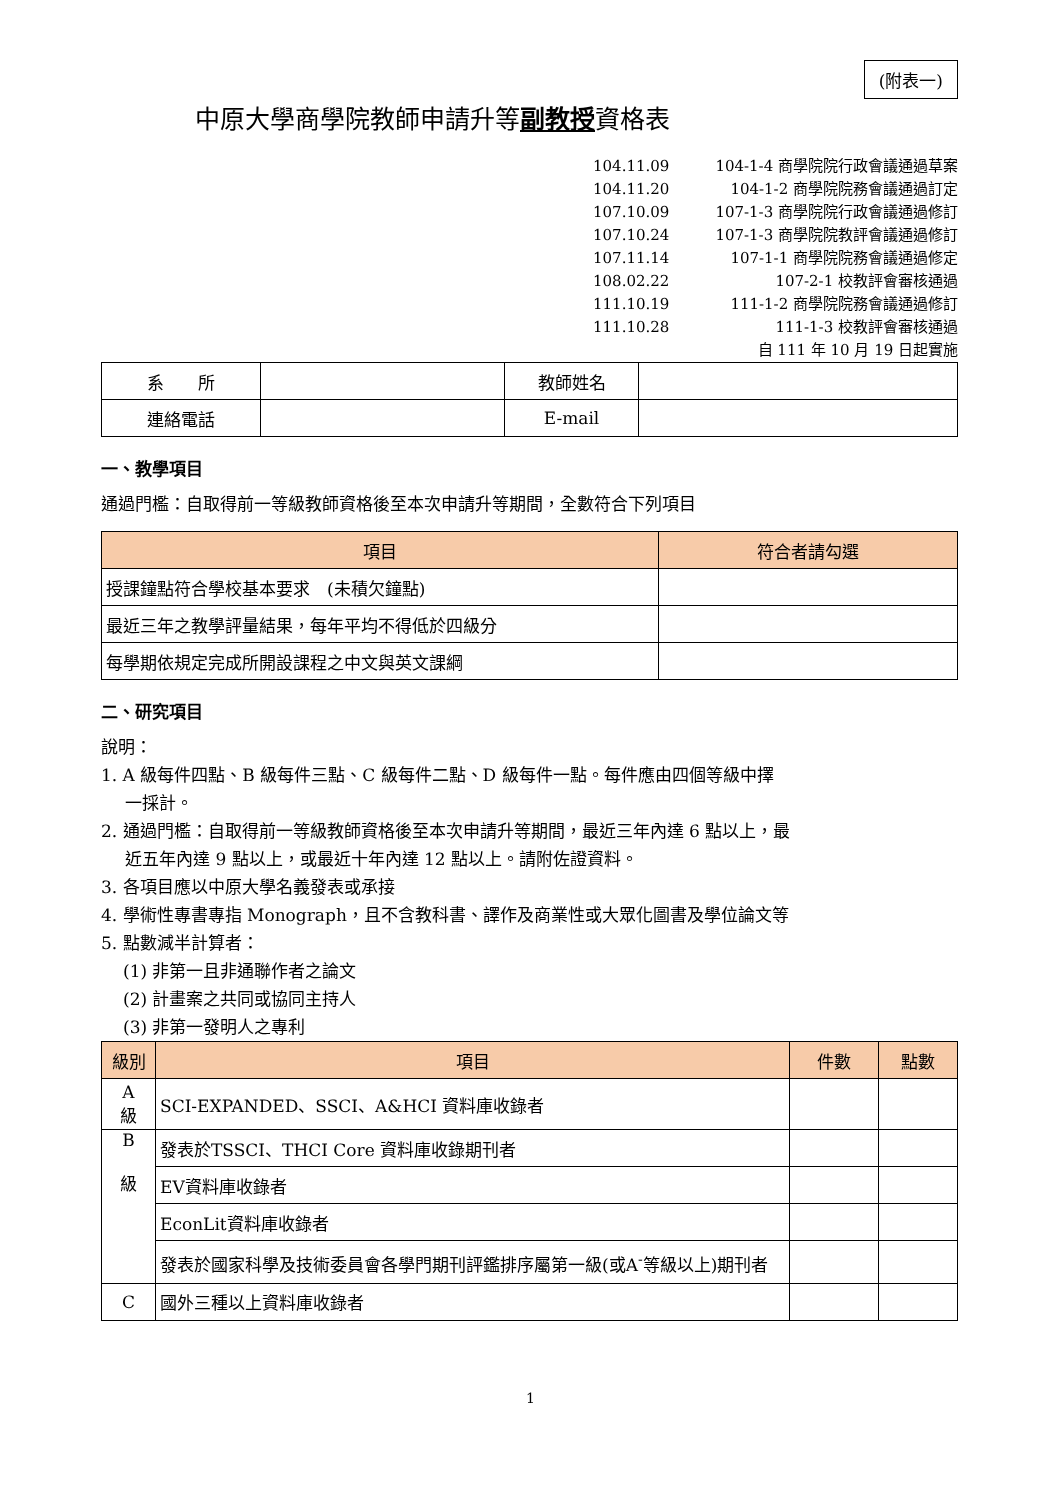(附表一)
中原大學商學院教師申請升等副教授資格表
104.11.09 104-1-4 商學院院行政會議通過草案
104.11.20 104-1-2 商學院院務會議通過訂定
107.10.09 107-1-3 商學院院行政會議通過修訂
107.10.24 107-1-3 商學院院教評會議通過修訂
107.11.14 107-1-1 商學院院務會議通過修定
108.02.22 107-2-1 校教評會審核通過
111.10.19 111-1-2 商學院院務會議通過修訂
111.10.28 111-1-3 校教評會審核通過
自 111 年 10 月 19 日起實施
| 系 所 | | 教師姓名 | |
| 連絡電話 | | E-mail | |
一、教學項目
通過門檻：自取得前一等級教師資格後至本次申請升等期間，全數符合下列項目
| 項目 | 符合者請勾選 |
| --- | --- |
| 授課鐘點符合學校基本要求 (未積欠鐘點) | |
| 最近三年之教學評量結果，每年平均不得低於四級分 | |
| 每學期依規定完成所開設課程之中文與英文課綱 | |
二、研究項目
說明：
1. A 級每件四點、B 級每件三點、C 級每件二點、D 級每件一點。每件應由四個等級中擇
一採計。
2. 通過門檻：自取得前一等級教師資格後至本次申請升等期間，最近三年內達 6 點以上，最
近五年內達 9 點以上，或最近十年內達 12 點以上。請附佐證資料。
3. 各項目應以中原大學名義發表或承接
4. 學術性專書專指 Monograph，且不含教科書、譯作及商業性或大眾化圖書及學位論文等
5. 點數減半計算者：
(1) 非第一且非通聯作者之論文
(2) 計畫案之共同或協同主持人
(3) 非第一發明人之專利
| 級別 | 項目 | 件數 | 點數 |
| --- | --- | --- | --- |
| A 級 | SCI-EXPANDED、SSCI、A&HCI 資料庫收錄者 | | |
| B 級 | 發表於TSSCI、THCI Core 資料庫收錄期刊者 | | |
| | EV資料庫收錄者 | | |
| | EconLit資料庫收錄者 | | |
| | 發表於國家科學及技術委員會各學門期刊評鑑排序屬第一級(或A<sup>-</sup>等級以上)期刊者 | | |
| C | 國外三種以上資料庫收錄者 | | |
1